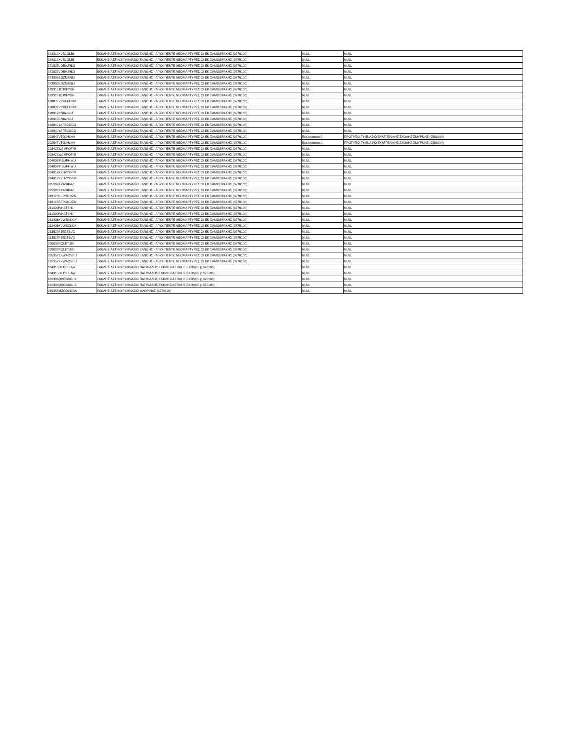| 164219XVBLGLBI | ΕΚΚΛΗΣΙΑΣΤΙΚΟ ΓΥΜΝΑΣΙΟ ΞΑΝΘΗΣ - ΑΓΙΟΙ ΠΕΝΤΕ ΝΕΟΜΑΡΤΥΡΕΣ ΟΙ ΕΚ ΣΑΜΟΘΡΑΚΗΣ (3770100) | NULL | NULL |
| 164219XVBLGLBI | ΕΚΚΛΗΣΙΑΣΤΙΚΟ ΓΥΜΝΑΣΙΟ ΞΑΝΘΗΣ - ΑΓΙΟΙ ΠΕΝΤΕ ΝΕΟΜΑΡΤΥΡΕΣ ΟΙ ΕΚ ΣΑΜΟΘΡΑΚΗΣ (3770100) | NULL | NULL |
| 171525VDEAJRLD | ΕΚΚΛΗΣΙΑΣΤΙΚΟ ΓΥΜΝΑΣΙΟ ΞΑΝΘΗΣ - ΑΓΙΟΙ ΠΕΝΤΕ ΝΕΟΜΑΡΤΥΡΕΣ ΟΙ ΕΚ ΣΑΜΟΘΡΑΚΗΣ (3770100) | NULL | NULL |
| 171525VDEAJRLD | ΕΚΚΛΗΣΙΑΣΤΙΚΟ ΓΥΜΝΑΣΙΟ ΞΑΝΘΗΣ - ΑΓΙΟΙ ΠΕΝΤΕ ΝΕΟΜΑΡΤΥΡΕΣ ΟΙ ΕΚ ΣΑΜΟΘΡΑΚΗΣ (3770100) | NULL | NULL |
| 173802EGZMSNLI | ΕΚΚΛΗΣΙΑΣΤΙΚΟ ΓΥΜΝΑΣΙΟ ΞΑΝΘΗΣ - ΑΓΙΟΙ ΠΕΝΤΕ ΝΕΟΜΑΡΤΥΡΕΣ ΟΙ ΕΚ ΣΑΜΟΘΡΑΚΗΣ (3770100) | NULL | NULL |
| 173802EGZMSNLI | ΕΚΚΛΗΣΙΑΣΤΙΚΟ ΓΥΜΝΑΣΙΟ ΞΑΝΘΗΣ - ΑΓΙΟΙ ΠΕΝΤΕ ΝΕΟΜΑΡΤΥΡΕΣ ΟΙ ΕΚ ΣΑΜΟΘΡΑΚΗΣ (3770100) | NULL | NULL |
| 183316JCJXFYSN | ΕΚΚΛΗΣΙΑΣΤΙΚΟ ΓΥΜΝΑΣΙΟ ΞΑΝΘΗΣ - ΑΓΙΟΙ ΠΕΝΤΕ ΝΕΟΜΑΡΤΥΡΕΣ ΟΙ ΕΚ ΣΑΜΟΘΡΑΚΗΣ (3770100) | NULL | NULL |
| 183316JCJXFYSN | ΕΚΚΛΗΣΙΑΣΤΙΚΟ ΓΥΜΝΑΣΙΟ ΞΑΝΘΗΣ - ΑΓΙΟΙ ΠΕΝΤΕ ΝΕΟΜΑΡΤΥΡΕΣ ΟΙ ΕΚ ΣΑΜΟΘΡΑΚΗΣ (3770100) | NULL | NULL |
| 190835VCKEFHNM | ΕΚΚΛΗΣΙΑΣΤΙΚΟ ΓΥΜΝΑΣΙΟ ΞΑΝΘΗΣ - ΑΓΙΟΙ ΠΕΝΤΕ ΝΕΟΜΑΡΤΥΡΕΣ ΟΙ ΕΚ ΣΑΜΟΘΡΑΚΗΣ (3770100) | NULL | NULL |
| 190835VCKEFHNM | ΕΚΚΛΗΣΙΑΣΤΙΚΟ ΓΥΜΝΑΣΙΟ ΞΑΝΘΗΣ - ΑΓΙΟΙ ΠΕΝΤΕ ΝΕΟΜΑΡΤΥΡΕΣ ΟΙ ΕΚ ΣΑΜΟΘΡΑΚΗΣ (3770100) | NULL | NULL |
| 190917CNIAJBIU | ΕΚΚΛΗΣΙΑΣΤΙΚΟ ΓΥΜΝΑΣΙΟ ΞΑΝΘΗΣ - ΑΓΙΟΙ ΠΕΝΤΕ ΝΕΟΜΑΡΤΥΡΕΣ ΟΙ ΕΚ ΣΑΜΟΘΡΑΚΗΣ (3770100) | NULL | NULL |
| 190917CNIAJBIU | ΕΚΚΛΗΣΙΑΣΤΙΚΟ ΓΥΜΝΑΣΙΟ ΞΑΝΘΗΣ - ΑΓΙΟΙ ΠΕΝΤΕ ΝΕΟΜΑΡΤΥΡΕΣ ΟΙ ΕΚ ΣΑΜΟΘΡΑΚΗΣ (3770100) | NULL | NULL |
| 192842YAFECGCQ | ΕΚΚΛΗΣΙΑΣΤΙΚΟ ΓΥΜΝΑΣΙΟ ΞΑΝΘΗΣ - ΑΓΙΟΙ ΠΕΝΤΕ ΝΕΟΜΑΡΤΥΡΕΣ ΟΙ ΕΚ ΣΑΜΟΘΡΑΚΗΣ (3770100) | NULL | NULL |
| 192842YAFECGCQ | ΕΚΚΛΗΣΙΑΣΤΙΚΟ ΓΥΜΝΑΣΙΟ ΞΑΝΘΗΣ - ΑΓΙΟΙ ΠΕΝΤΕ ΝΕΟΜΑΡΤΥΡΕΣ ΟΙ ΕΚ ΣΑΜΟΘΡΑΚΗΣ (3770100) | NULL | NULL |
| 202547VTQJHLMK | ΕΚΚΛΗΣΙΑΣΤΙΚΟ ΓΥΜΝΑΣΙΟ ΞΑΝΘΗΣ - ΑΓΙΟΙ ΠΕΝΤΕ ΝΕΟΜΑΡΤΥΡΕΣ ΟΙ ΕΚ ΣΑΜΟΘΡΑΚΗΣ (3770100) | Εκκλησιαστικό | ΠΡΟΤΥΠΟ ΓΥΜΝΑΣΙΟ ΕΥΑΓΓΕΛΙΚΗΣ ΣΧΟΛΗΣ ΣΜΥΡΝΗΣ (0501004) |
| 202547VTQJHLMK | ΕΚΚΛΗΣΙΑΣΤΙΚΟ ΓΥΜΝΑΣΙΟ ΞΑΝΘΗΣ - ΑΓΙΟΙ ΠΕΝΤΕ ΝΕΟΜΑΡΤΥΡΕΣ ΟΙ ΕΚ ΣΑΜΟΘΡΑΚΗΣ (3770100) | Εκκλησιαστικό | ΠΡΟΤΥΠΟ ΓΥΜΝΑΣΙΟ ΕΥΑΓΓΕΛΙΚΗΣ ΣΧΟΛΗΣ ΣΜΥΡΝΗΣ (0501004) |
| 203426WAMPOTNI | ΕΚΚΛΗΣΙΑΣΤΙΚΟ ΓΥΜΝΑΣΙΟ ΞΑΝΘΗΣ - ΑΓΙΟΙ ΠΕΝΤΕ ΝΕΟΜΑΡΤΥΡΕΣ ΟΙ ΕΚ ΣΑΜΟΘΡΑΚΗΣ (3770100) | NULL | NULL |
| 203426WAMPOTNI | ΕΚΚΛΗΣΙΑΣΤΙΚΟ ΓΥΜΝΑΣΙΟ ΞΑΝΘΗΣ - ΑΓΙΟΙ ΠΕΝΤΕ ΝΕΟΜΑΡΤΥΡΕΣ ΟΙ ΕΚ ΣΑΜΟΘΡΑΚΗΣ (3770100) | NULL | NULL |
| 204007IRBUPHWU | ΕΚΚΛΗΣΙΑΣΤΙΚΟ ΓΥΜΝΑΣΙΟ ΞΑΝΘΗΣ - ΑΓΙΟΙ ΠΕΝΤΕ ΝΕΟΜΑΡΤΥΡΕΣ ΟΙ ΕΚ ΣΑΜΟΘΡΑΚΗΣ (3770100) | NULL | NULL |
| 204007IRBUPHWU | ΕΚΚΛΗΣΙΑΣΤΙΚΟ ΓΥΜΝΑΣΙΟ ΞΑΝΘΗΣ - ΑΓΙΟΙ ΠΕΝΤΕ ΝΕΟΜΑΡΤΥΡΕΣ ΟΙ ΕΚ ΣΑΜΟΘΡΑΚΗΣ (3770100) | NULL | NULL |
| 204917KZHVYOPM | ΕΚΚΛΗΣΙΑΣΤΙΚΟ ΓΥΜΝΑΣΙΟ ΞΑΝΘΗΣ - ΑΓΙΟΙ ΠΕΝΤΕ ΝΕΟΜΑΡΤΥΡΕΣ ΟΙ ΕΚ ΣΑΜΟΘΡΑΚΗΣ (3770100) | NULL | NULL |
| 204917KZHVYOPM | ΕΚΚΛΗΣΙΑΣΤΙΚΟ ΓΥΜΝΑΣΙΟ ΞΑΝΘΗΣ - ΑΓΙΟΙ ΠΕΝΤΕ ΝΕΟΜΑΡΤΥΡΕΣ ΟΙ ΕΚ ΣΑΜΟΘΡΑΚΗΣ (3770100) | NULL | NULL |
| 205309TIOVBKAZ | ΕΚΚΛΗΣΙΑΣΤΙΚΟ ΓΥΜΝΑΣΙΟ ΞΑΝΘΗΣ - ΑΓΙΟΙ ΠΕΝΤΕ ΝΕΟΜΑΡΤΥΡΕΣ ΟΙ ΕΚ ΣΑΜΟΘΡΑΚΗΣ (3770100) | NULL | NULL |
| 205309TIOVBKAZ | ΕΚΚΛΗΣΙΑΣΤΙΚΟ ΓΥΜΝΑΣΙΟ ΞΑΝΘΗΣ - ΑΓΙΟΙ ΠΕΝΤΕ ΝΕΟΜΑΡΤΥΡΕΣ ΟΙ ΕΚ ΣΑΜΟΘΡΑΚΗΣ (3770100) | NULL | NULL |
| 210128BEPGNCZN | ΕΚΚΛΗΣΙΑΣΤΙΚΟ ΓΥΜΝΑΣΙΟ ΞΑΝΘΗΣ - ΑΓΙΟΙ ΠΕΝΤΕ ΝΕΟΜΑΡΤΥΡΕΣ ΟΙ ΕΚ ΣΑΜΟΘΡΑΚΗΣ (3770100) | NULL | NULL |
| 210128BEPGNCZN | ΕΚΚΛΗΣΙΑΣΤΙΚΟ ΓΥΜΝΑΣΙΟ ΞΑΝΘΗΣ - ΑΓΙΟΙ ΠΕΝΤΕ ΝΕΟΜΑΡΤΥΡΕΣ ΟΙ ΕΚ ΣΑΜΟΘΡΑΚΗΣ (3770100) | NULL | NULL |
| 211320IVHATSHJ | ΕΚΚΛΗΣΙΑΣΤΙΚΟ ΓΥΜΝΑΣΙΟ ΞΑΝΘΗΣ - ΑΓΙΟΙ ΠΕΝΤΕ ΝΕΟΜΑΡΤΥΡΕΣ ΟΙ ΕΚ ΣΑΜΟΘΡΑΚΗΣ (3770100) | NULL | NULL |
| 211320IVHATSHJ | ΕΚΚΛΗΣΙΑΣΤΙΚΟ ΓΥΜΝΑΣΙΟ ΞΑΝΘΗΣ - ΑΓΙΟΙ ΠΕΝΤΕ ΝΕΟΜΑΡΤΥΡΕΣ ΟΙ ΕΚ ΣΑΜΟΘΡΑΚΗΣ (3770100) | NULL | NULL |
| 212401KVWSXUGY | ΕΚΚΛΗΣΙΑΣΤΙΚΟ ΓΥΜΝΑΣΙΟ ΞΑΝΘΗΣ - ΑΓΙΟΙ ΠΕΝΤΕ ΝΕΟΜΑΡΤΥΡΕΣ ΟΙ ΕΚ ΣΑΜΟΘΡΑΚΗΣ (3770100) | NULL | NULL |
| 212401KVWSXUGY | ΕΚΚΛΗΣΙΑΣΤΙΚΟ ΓΥΜΝΑΣΙΟ ΞΑΝΘΗΣ - ΑΓΙΟΙ ΠΕΝΤΕ ΝΕΟΜΑΡΤΥΡΕΣ ΟΙ ΕΚ ΣΑΜΟΘΡΑΚΗΣ (3770100) | NULL | NULL |
| 213528PJSDTSVG | ΕΚΚΛΗΣΙΑΣΤΙΚΟ ΓΥΜΝΑΣΙΟ ΞΑΝΘΗΣ - ΑΓΙΟΙ ΠΕΝΤΕ ΝΕΟΜΑΡΤΥΡΕΣ ΟΙ ΕΚ ΣΑΜΟΘΡΑΚΗΣ (3770100) | NULL | NULL |
| 213528PJSDTSVG | ΕΚΚΛΗΣΙΑΣΤΙΚΟ ΓΥΜΝΑΣΙΟ ΞΑΝΘΗΣ - ΑΓΙΟΙ ΠΕΝΤΕ ΝΕΟΜΑΡΤΥΡΕΣ ΟΙ ΕΚ ΣΑΜΟΘΡΑΚΗΣ (3770100) | NULL | NULL |
| 220636RQLETJBI | ΕΚΚΛΗΣΙΑΣΤΙΚΟ ΓΥΜΝΑΣΙΟ ΞΑΝΘΗΣ - ΑΓΙΟΙ ΠΕΝΤΕ ΝΕΟΜΑΡΤΥΡΕΣ ΟΙ ΕΚ ΣΑΜΟΘΡΑΚΗΣ (3770100) | NULL | NULL |
| 220636RQLETJBI | ΕΚΚΛΗΣΙΑΣΤΙΚΟ ΓΥΜΝΑΣΙΟ ΞΑΝΘΗΣ - ΑΓΙΟΙ ΠΕΝΤΕ ΝΕΟΜΑΡΤΥΡΕΣ ΟΙ ΕΚ ΣΑΜΟΘΡΑΚΗΣ (3770100) | NULL | NULL |
| 235357SXWAOVPU | ΕΚΚΛΗΣΙΑΣΤΙΚΟ ΓΥΜΝΑΣΙΟ ΞΑΝΘΗΣ - ΑΓΙΟΙ ΠΕΝΤΕ ΝΕΟΜΑΡΤΥΡΕΣ ΟΙ ΕΚ ΣΑΜΟΘΡΑΚΗΣ (3770100) | NULL | NULL |
| 235357SXWAOVPU | ΕΚΚΛΗΣΙΑΣΤΙΚΟ ΓΥΜΝΑΣΙΟ ΞΑΝΘΗΣ - ΑΓΙΟΙ ΠΕΝΤΕ ΝΕΟΜΑΡΤΥΡΕΣ ΟΙ ΕΚ ΣΑΜΟΘΡΑΚΗΣ (3770100) | NULL | NULL |
| 134315OEDBBIAW | ΕΚΚΛΗΣΙΑΣΤΙΚΟ ΓΥΜΝΑΣΙΟ ΠΑΤΜΙΑΔΟΣ ΕΚΚΛΗΣΙΑΣΤΙΚΗΣ ΣΧΟΛΗΣ (1070100) | NULL | NULL |
| 134315OEDBBIAW | ΕΚΚΛΗΣΙΑΣΤΙΚΟ ΓΥΜΝΑΣΙΟ ΠΑΤΜΙΑΔΟΣ ΕΚΚΛΗΣΙΑΣΤΙΚΗΣ ΣΧΟΛΗΣ (1070100) | NULL | NULL |
| 181306QXCGDGLS | ΕΚΚΛΗΣΙΑΣΤΙΚΟ ΓΥΜΝΑΣΙΟ ΠΑΤΜΙΑΔΟΣ ΕΚΚΛΗΣΙΑΣΤΙΚΗΣ ΣΧΟΛΗΣ (1070100) | NULL | NULL |
| 181306QXCGDGLS | ΕΚΚΛΗΣΙΑΣΤΙΚΟ ΓΥΜΝΑΣΙΟ ΠΑΤΜΙΑΔΟΣ ΕΚΚΛΗΣΙΑΣΤΙΚΗΣ ΣΧΟΛΗΣ (1070100) | NULL | NULL |
| 215456MZCQCDDA | ΕΚΚΛΗΣΙΑΣΤΙΚΟ ΓΥΜΝΑΣΙΟ ΦΛΩΡΙΝΑΣ (4770100) | NULL | NULL |